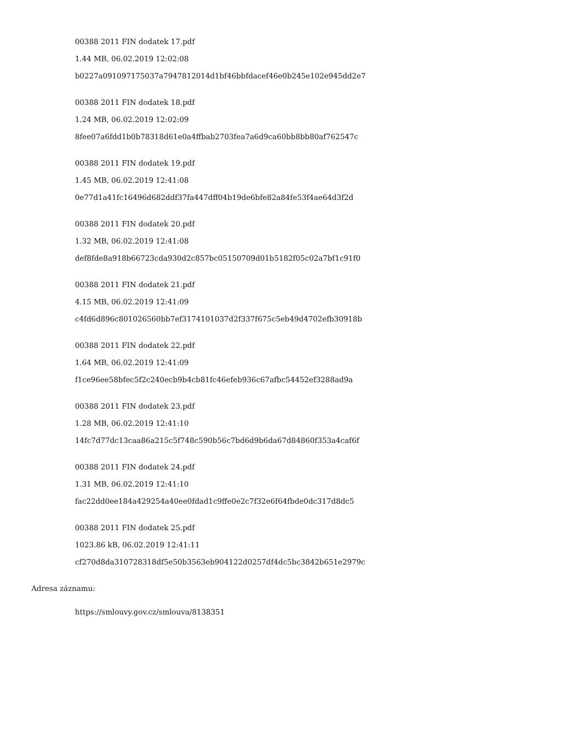00388 2011 FIN dodatek 17.pdf
1.44 MB, 06.02.2019 12:02:08
b0227a091097175037a7947812014d1bf46bbfdacef46e0b245e102e945dd2e7
00388 2011 FIN dodatek 18.pdf
1.24 MB, 06.02.2019 12:02:09
8fee07a6fdd1b0b78318d61e0a4ffbab2703fea7a6d9ca60bb8bb80af762547c
00388 2011 FIN dodatek 19.pdf
1.45 MB, 06.02.2019 12:41:08
0e77d1a41fc16496d682ddf37fa447dff04b19de6bfe82a84fe53f4ae64d3f2d
00388 2011 FIN dodatek 20.pdf
1.32 MB, 06.02.2019 12:41:08
def8fde8a918b66723cda930d2c857bc05150709d01b5182f05c02a7bf1c91f0
00388 2011 FIN dodatek 21.pdf
4.15 MB, 06.02.2019 12:41:09
c4fd6d896c801026560bb7ef3174101037d2f337f675c5eb49d4702efb30918b
00388 2011 FIN dodatek 22.pdf
1.64 MB, 06.02.2019 12:41:09
f1ce96ee58bfec5f2c240ecb9b4cb81fc46efeb936c67afbc54452ef3288ad9a
00388 2011 FIN dodatek 23.pdf
1.28 MB, 06.02.2019 12:41:10
14fc7d77dc13caa86a215c5f748c590b56c7bd6d9b6da67d84860f353a4caf6f
00388 2011 FIN dodatek 24.pdf
1.31 MB, 06.02.2019 12:41:10
fac22dd0ee184a429254a40ee0fdad1c9ffe0e2c7f32e6f64fbde0dc317d8dc5
00388 2011 FIN dodatek 25.pdf
1023.86 kB, 06.02.2019 12:41:11
cf270d8da310728318df5e50b3563eb904122d0257df4dc5bc3842b651e2979c
Adresa záznamu:
https://smlouvy.gov.cz/smlouva/8138351